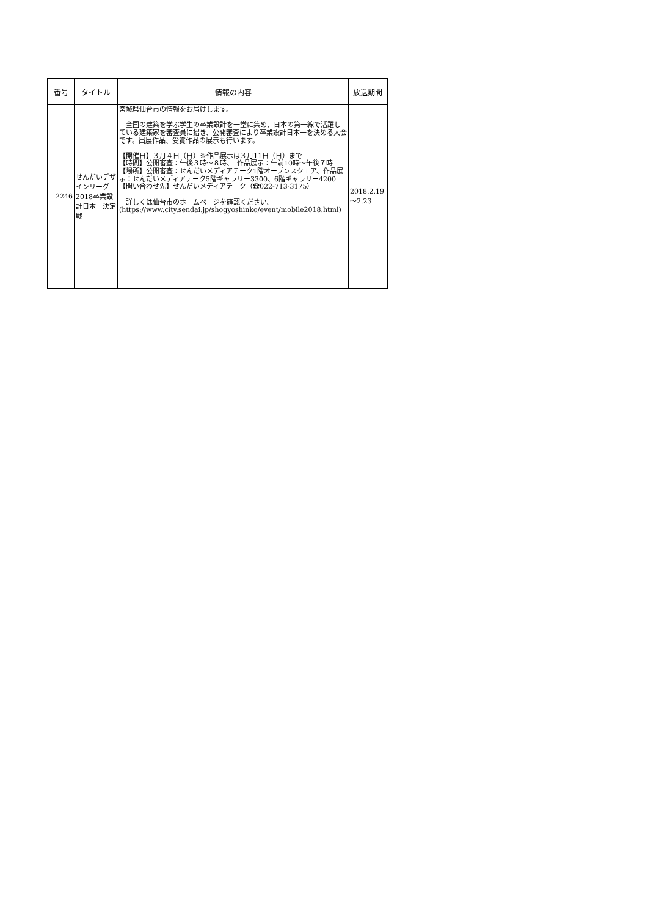| 番号 | タイトル | 情報の内容 | 放送期間 |
| --- | --- | --- | --- |
| 2246 | せんだいデザインリーグ2018卒業設計日本一決定戦 | 宮城県仙台市の情報をお届けします。 全国の建築を学ぶ学生の卒業設計を一堂に集め、日本の第一線で活躍している建築家を審査員に招き、公開審査により卒業設計日本一を決める大会です。出展作品、受賞作品の展示も行います。 【開催日】３月４日（日）※作品展示は３月11日（日）まで 【時間】公開審査：午後３時～８時、 作品展示：午前10時～午後７時 【場所】公開審査：せんだいメディアテーク1階オープンスクエア、作品展示：せんだいメディアテーク5階ギャラリー3300、6階ギャラリー4200 【問い合わせ先】せんだいメディアテーク（☎022-713-3175） 詳しくは仙台市のホームページを確認ください。 (https://www.city.sendai.jp/shogyoshinko/event/mobile2018.html) | 2018.2.19～2.23 |